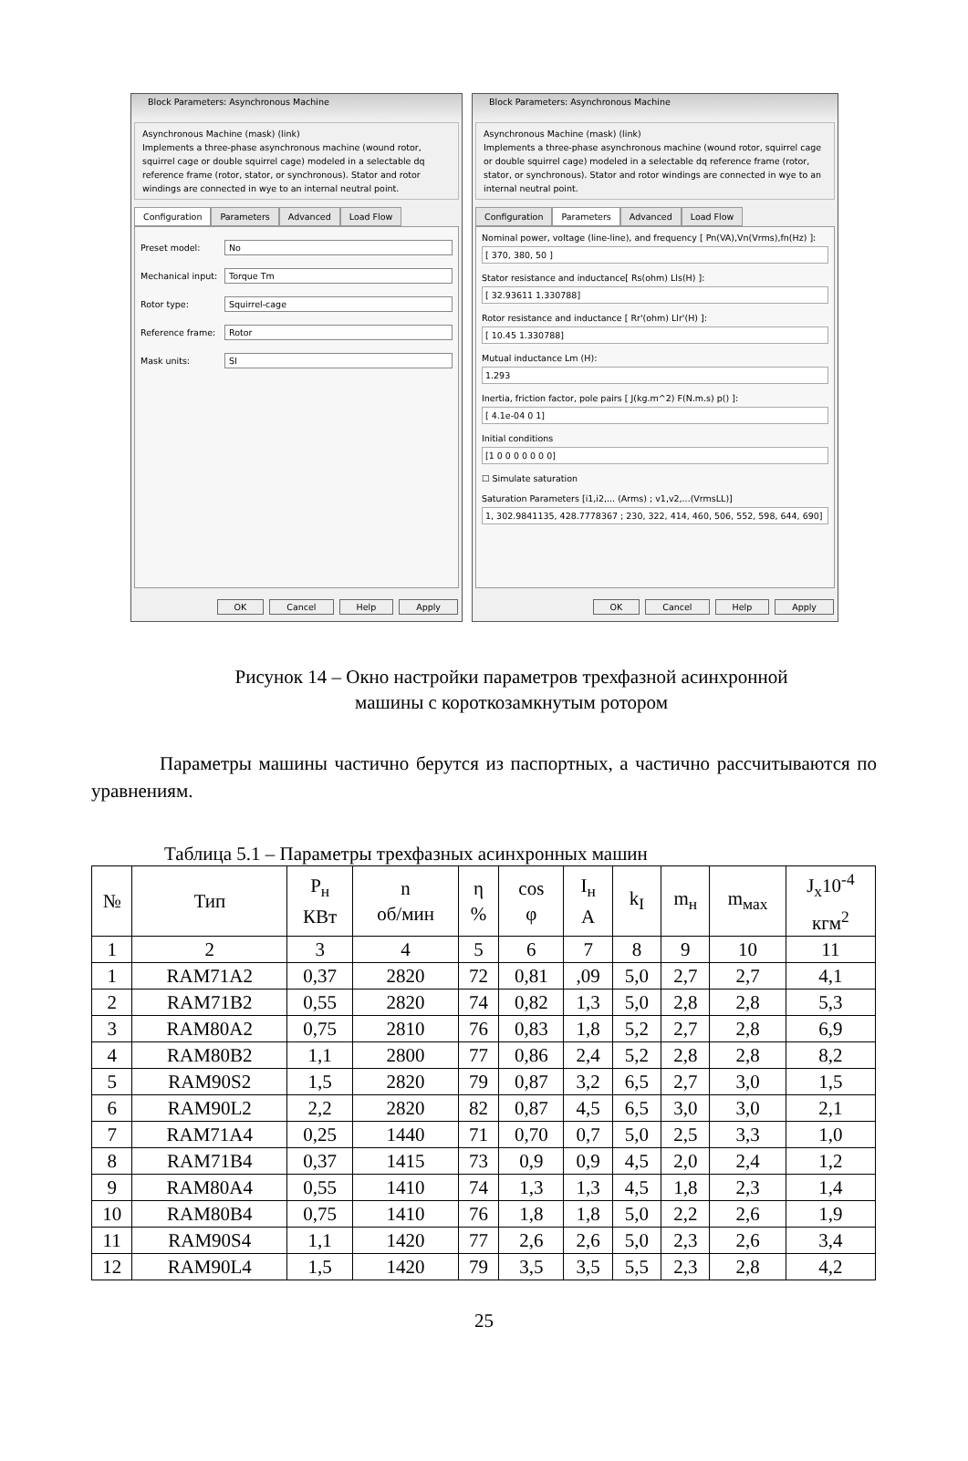Block Parameters: Asynchronous Machine
Asynchronous Machine (mask) (link)
Implements a three-phase asynchronous machine (wound rotor, squirrel cage or double squirrel cage) modeled in a selectable dq reference frame (rotor, stator, or synchronous). Stator and rotor windings are connected in wye to an internal neutral point.
Configuration Parameters Advanced Load Flow
Preset model: No
Mechanical input: Torque Tm
Rotor type: Squirrel-cage
Reference frame: Rotor
Mask units: SI
OK Cancel Help Apply
Block Parameters: Asynchronous Machine
Asynchronous Machine (mask) (link)
Implements a three-phase asynchronous machine (wound rotor, squirrel cage or double squirrel cage) modeled in a selectable dq reference frame (rotor, stator, or synchronous). Stator and rotor windings are connected in wye to an internal neutral point.
Configuration Parameters Advanced Load Flow
Nominal power, voltage (line-line), and frequency [ Pn(VA),Vn(Vrms),fn(Hz) ]:
[ 370, 380, 50 ]
Stator resistance and inductance[ Rs(ohm) Lls(H) ]:
[ 32.93611 1.330788]
Rotor resistance and inductance [ Rr'(ohm) Llr'(H) ]:
[ 10.45 1.330788]
Mutual inductance Lm (H):
1.293
Inertia, friction factor, pole pairs [ J(kg.m^2) F(N.m.s) p() ]:
[ 4.1e-04 0 1]
Initial conditions
[1 0 0 0 0 0 0 0]
☐ Simulate saturation
Saturation Parameters [i1,i2,... (Arms) ; v1,v2,...(VrmsLL)]
1, 302.9841135, 428.7778367 ; 230, 322, 414, 460, 506, 552, 598, 644, 690]
OK Cancel Help Apply
Рисунок 14 – Окно настройки параметров трехфазной асинхронной
машины с короткозамкнутым ротором
Параметры машины частично берутся из паспортных, а частично рассчитываются по уравнениям.
Таблица 5.1 – Параметры трехфазных асинхронных машин
| № | Тип | P<sub>н</sub> КВт | n об/мин | η % | cos φ | I<sub>н</sub> A | k<sub>I</sub> | m<sub>н</sub> | m<sub>мах</sub> | J<sub>x</sub>10<sup>-4</sup> кгм<sup>2</sup> |
| --- | --- | --- | --- | --- | --- | --- | --- | --- | --- | --- |
| 1 | 2 | 3 | 4 | 5 | 6 | 7 | 8 | 9 | 10 | 11 |
| 1 | RAM71A2 | 0,37 | 2820 | 72 | 0,81 | ,09 | 5,0 | 2,7 | 2,7 | 4,1 |
| 2 | RAM71B2 | 0,55 | 2820 | 74 | 0,82 | 1,3 | 5,0 | 2,8 | 2,8 | 5,3 |
| 3 | RAM80A2 | 0,75 | 2810 | 76 | 0,83 | 1,8 | 5,2 | 2,7 | 2,8 | 6,9 |
| 4 | RAM80B2 | 1,1 | 2800 | 77 | 0,86 | 2,4 | 5,2 | 2,8 | 2,8 | 8,2 |
| 5 | RAM90S2 | 1,5 | 2820 | 79 | 0,87 | 3,2 | 6,5 | 2,7 | 3,0 | 1,5 |
| 6 | RAM90L2 | 2,2 | 2820 | 82 | 0,87 | 4,5 | 6,5 | 3,0 | 3,0 | 2,1 |
| 7 | RAM71A4 | 0,25 | 1440 | 71 | 0,70 | 0,7 | 5,0 | 2,5 | 3,3 | 1,0 |
| 8 | RAM71B4 | 0,37 | 1415 | 73 | 0,9 | 0,9 | 4,5 | 2,0 | 2,4 | 1,2 |
| 9 | RAM80A4 | 0,55 | 1410 | 74 | 1,3 | 1,3 | 4,5 | 1,8 | 2,3 | 1,4 |
| 10 | RAM80B4 | 0,75 | 1410 | 76 | 1,8 | 1,8 | 5,0 | 2,2 | 2,6 | 1,9 |
| 11 | RAM90S4 | 1,1 | 1420 | 77 | 2,6 | 2,6 | 5,0 | 2,3 | 2,6 | 3,4 |
| 12 | RAM90L4 | 1,5 | 1420 | 79 | 3,5 | 3,5 | 5,5 | 2,3 | 2,8 | 4,2 |
25